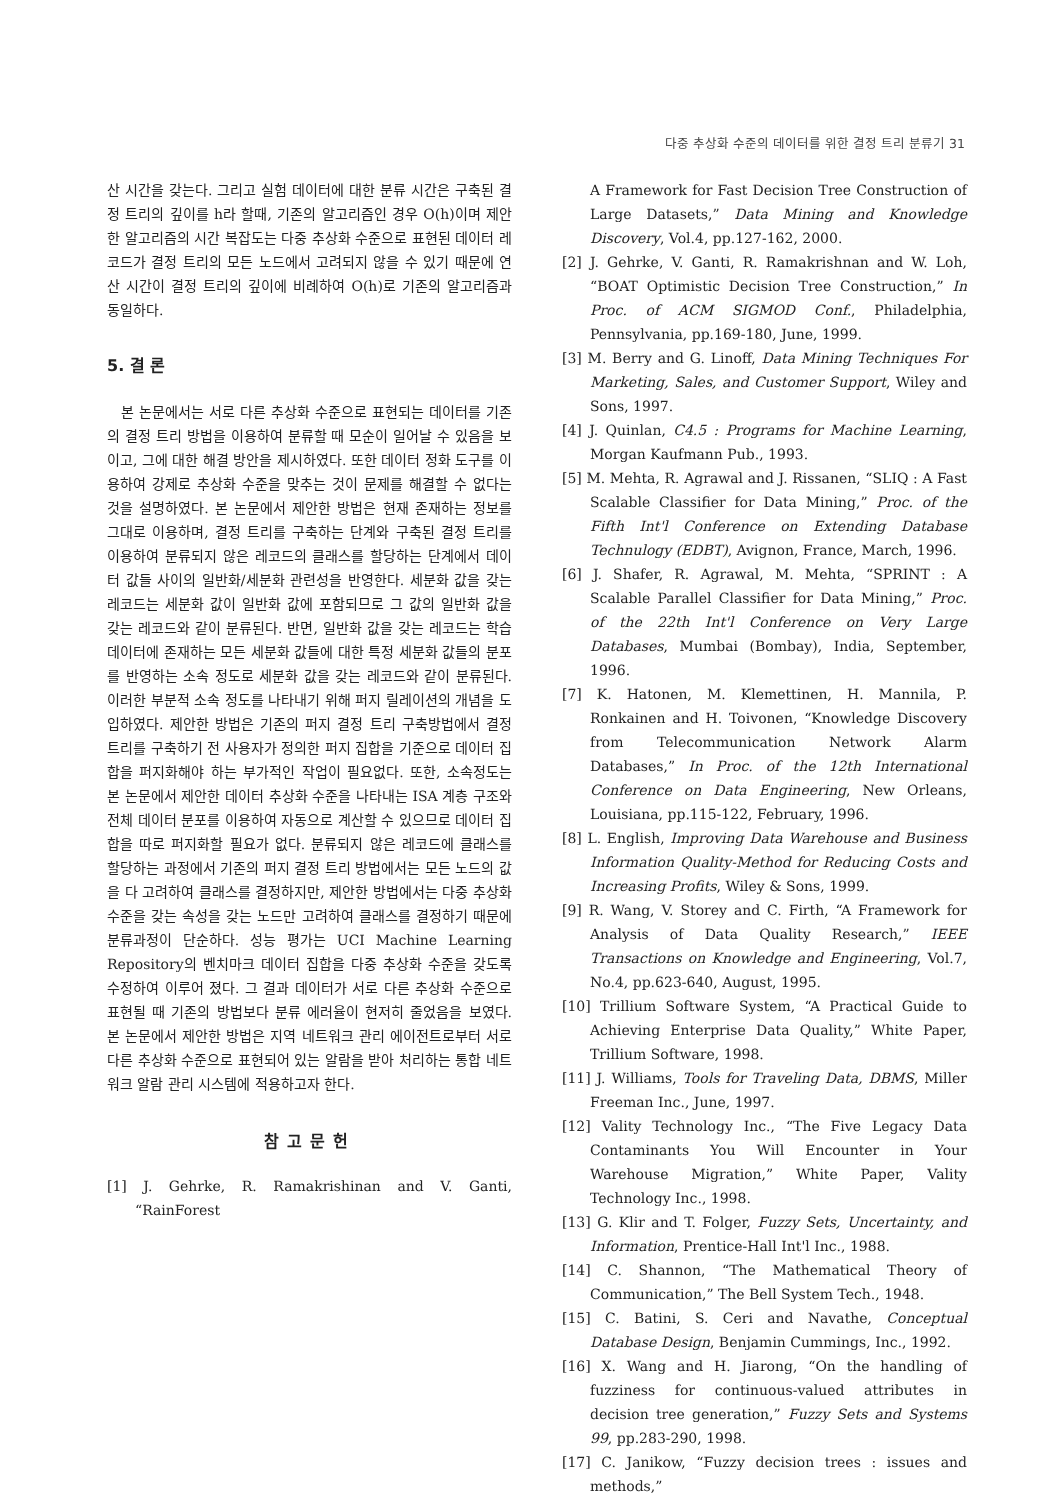다중 추상화 수준의 데이터를 위한 결정 트리 분류기 31
산 시간을 갖는다. 그리고 실험 데이터에 대한 분류 시간은 구축된 결정 트리의 깊이를 h라 할때, 기존의 알고리즘인 경우 O(h)이며 제안한 알고리즘의 시간 복잡도는 다중 추상화 수준으로 표현된 데이터 레코드가 결정 트리의 모든 노드에서 고려되지 않을 수 있기 때문에 연산 시간이 결정 트리의 깊이에 비례하여 O(h)로 기존의 알고리즘과 동일하다.
5. 결 론
본 논문에서는 서로 다른 추상화 수준으로 표현되는 데이터를 기존의 결정 트리 방법을 이용하여 분류할 때 모순이 일어날 수 있음을 보이고, 그에 대한 해결 방안을 제시하였다. 또한 데이터 정화 도구를 이용하여 강제로 추상화 수준을 맞추는 것이 문제를 해결할 수 없다는 것을 설명하였다. 본 논문에서 제안한 방법은 현재 존재하는 정보를 그대로 이용하며, 결정 트리를 구축하는 단계와 구축된 결정 트리를 이용하여 분류되지 않은 레코드의 클래스를 할당하는 단계에서 데이터 값들 사이의 일반화/세분화 관련성을 반영한다. 세분화 값을 갖는 레코드는 세분화 값이 일반화 값에 포함되므로 그 값의 일반화 값을 갖는 레코드와 같이 분류된다. 반면, 일반화 값을 갖는 레코드는 학습 데이터에 존재하는 모든 세분화 값들에 대한 특정 세분화 값들의 분포를 반영하는 소속 정도로 세분화 값을 갖는 레코드와 같이 분류된다. 이러한 부분적 소속 정도를 나타내기 위해 퍼지 릴레이션의 개념을 도입하였다. 제안한 방법은 기존의 퍼지 결정 트리 구축방법에서 결정 트리를 구축하기 전 사용자가 정의한 퍼지 집합을 기준으로 데이터 집합을 퍼지화해야 하는 부가적인 작업이 필요없다. 또한, 소속정도는 본 논문에서 제안한 데이터 추상화 수준을 나타내는 ISA 계층 구조와 전체 데이터 분포를 이용하여 자동으로 계산할 수 있으므로 데이터 집합을 따로 퍼지화할 필요가 없다. 분류되지 않은 레코드에 클래스를 할당하는 과정에서 기존의 퍼지 결정 트리 방법에서는 모든 노드의 값을 다 고려하여 클래스를 결정하지만, 제안한 방법에서는 다중 추상화 수준을 갖는 속성을 갖는 노드만 고려하여 클래스를 결정하기 때문에 분류과정이 단순하다. 성능 평가는 UCI Machine Learning Repository의 벤치마크 데이터 집합을 다중 추상화 수준을 갖도록 수정하여 이루어 졌다. 그 결과 데이터가 서로 다른 추상화 수준으로 표현될 때 기존의 방법보다 분류 에러율이 현저히 줄었음을 보였다. 본 논문에서 제안한 방법은 지역 네트워크 관리 에이전트로부터 서로 다른 추상화 수준으로 표현되어 있는 알람을 받아 처리하는 통합 네트워크 알람 관리 시스템에 적용하고자 한다.
참고문헌
[1] J. Gehrke, R. Ramakrishinan and V. Ganti, “RainForest
A Framework for Fast Decision Tree Construction of Large Datasets,” Data Mining and Knowledge Discovery, Vol.4, pp.127-162, 2000.
[2] J. Gehrke, V. Ganti, R. Ramakrishnan and W. Loh, “BOAT Optimistic Decision Tree Construction,” In Proc. of ACM SIGMOD Conf., Philadelphia, Pennsylvania, pp.169-180, June, 1999.
[3] M. Berry and G. Linoff, Data Mining Techniques For Marketing, Sales, and Customer Support, Wiley and Sons, 1997.
[4] J. Quinlan, C4.5 : Programs for Machine Learning, Morgan Kaufmann Pub., 1993.
[5] M. Mehta, R. Agrawal and J. Rissanen, “SLIQ : A Fast Scalable Classifier for Data Mining,” Proc. of the Fifth Int'l Conference on Extending Database Technulogy (EDBT), Avignon, France, March, 1996.
[6] J. Shafer, R. Agrawal, M. Mehta, “SPRINT : A Scalable Parallel Classifier for Data Mining,” Proc. of the 22th Int'l Conference on Very Large Databases, Mumbai (Bombay), India, September, 1996.
[7] K. Hatonen, M. Klemettinen, H. Mannila, P. Ronkainen and H. Toivonen, “Knowledge Discovery from Telecommunication Network Alarm Databases,” In Proc. of the 12th International Conference on Data Engineering, New Orleans, Louisiana, pp.115-122, February, 1996.
[8] L. English, Improving Data Warehouse and Business Information Quality-Method for Reducing Costs and Increasing Profits, Wiley & Sons, 1999.
[9] R. Wang, V. Storey and C. Firth, “A Framework for Analysis of Data Quality Research,” IEEE Transactions on Knowledge and Engineering, Vol.7, No.4, pp.623-640, August, 1995.
[10] Trillium Software System, “A Practical Guide to Achieving Enterprise Data Quality,” White Paper, Trillium Software, 1998.
[11] J. Williams, Tools for Traveling Data, DBMS, Miller Freeman Inc., June, 1997.
[12] Vality Technology Inc., “The Five Legacy Data Contaminants You Will Encounter in Your Warehouse Migration,” White Paper, Vality Technology Inc., 1998.
[13] G. Klir and T. Folger, Fuzzy Sets, Uncertainty, and Information, Prentice-Hall Int'l Inc., 1988.
[14] C. Shannon, “The Mathematical Theory of Communication,” The Bell System Tech., 1948.
[15] C. Batini, S. Ceri and Navathe, Conceptual Database Design, Benjamin Cummings, Inc., 1992.
[16] X. Wang and H. Jiarong, “On the handling of fuzziness for continuous-valued attributes in decision tree generation,” Fuzzy Sets and Systems 99, pp.283-290, 1998.
[17] C. Janikow, “Fuzzy decision trees : issues and methods,”